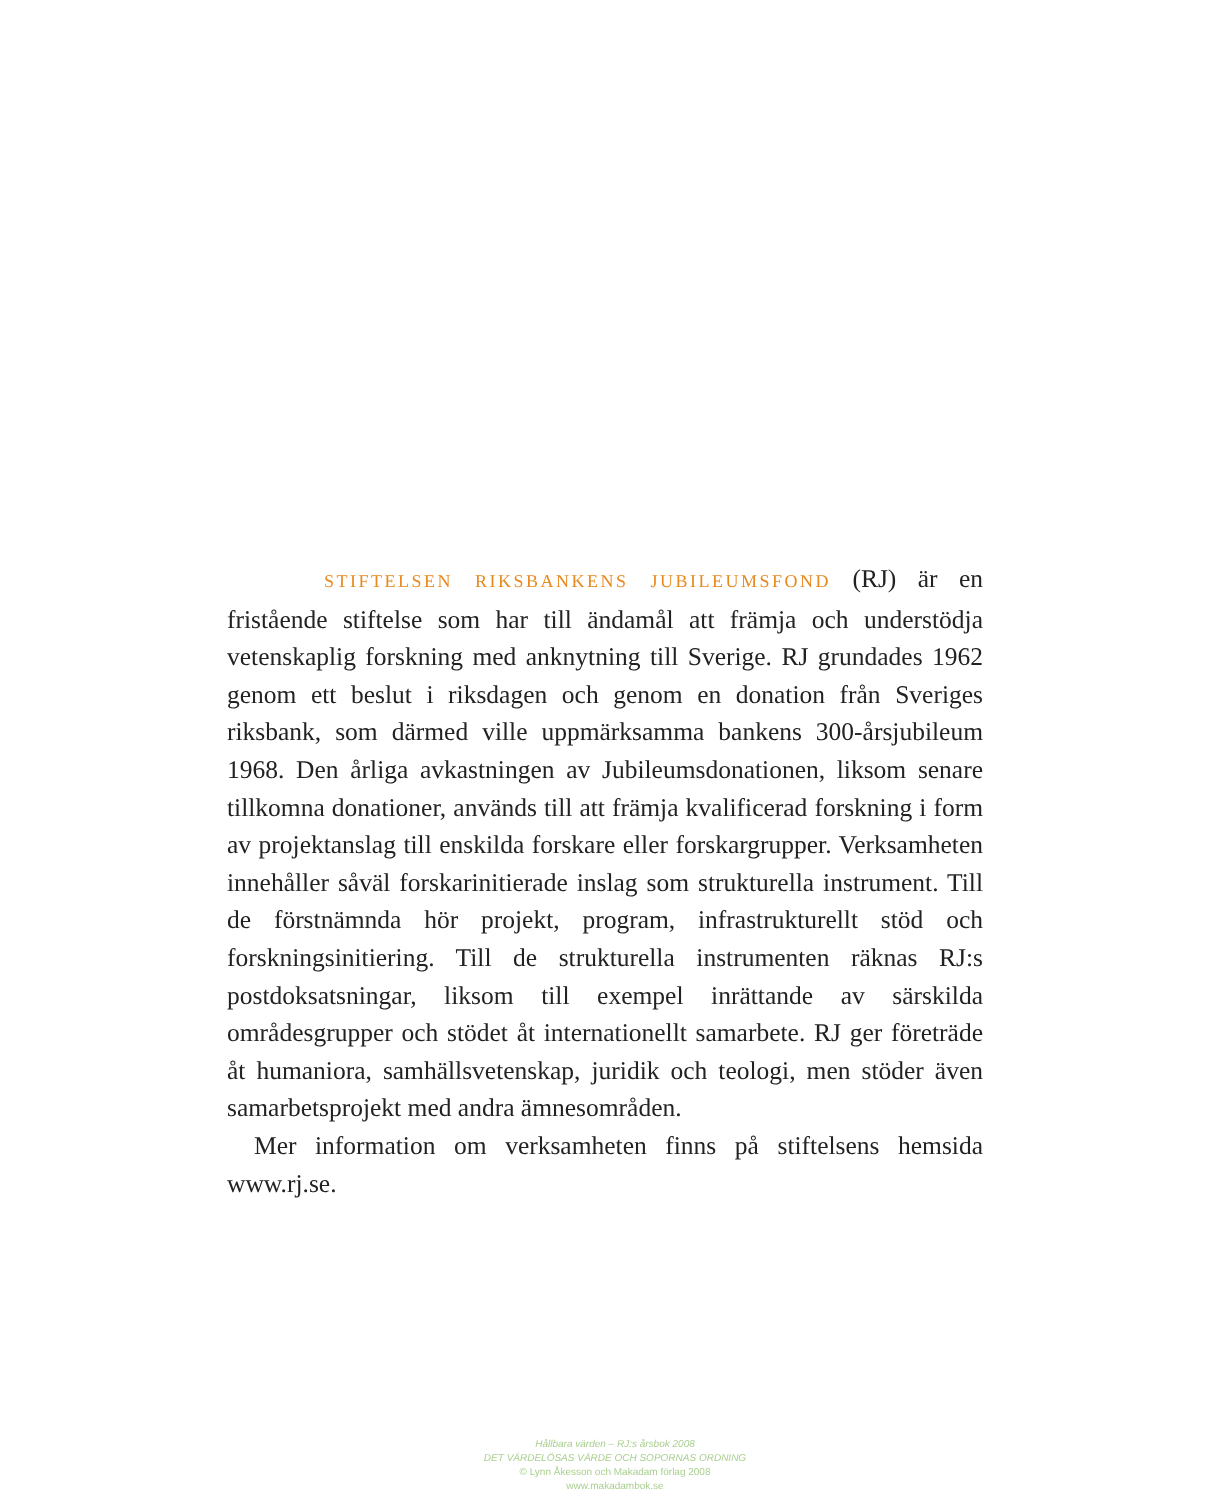STIFTELSEN RIKSBANKENS JUBILEUMSFOND (RJ) är en fristående stiftelse som har till ändamål att främja och understödja vetenskaplig forskning med anknytning till Sverige. RJ grundades 1962 genom ett beslut i riksdagen och genom en donation från Sveriges riksbank, som därmed ville uppmärksamma bankens 300-årsjubileum 1968. Den årliga avkastningen av Jubileumsdonationen, liksom senare tillkomna donationer, används till att främja kvalificerad forskning i form av projektanslag till enskilda forskare eller forskargrupper. Verksamheten innehåller såväl forskarinitierade inslag som strukturella instrument. Till de förstnämnda hör projekt, program, infrastrukturellt stöd och forskningsinitiering. Till de strukturella instrumenten räknas RJ:s postdoksatsningar, liksom till exempel inrättande av särskilda områdesgrupper och stödet åt internationellt samarbete. RJ ger företräde åt humaniora, samhällsvetenskap, juridik och teologi, men stöder även samarbetsprojekt med andra ämnesområden.
Mer information om verksamheten finns på stiftelsens hemsida www.rj.se.
Hållbara värden – RJ:s årsbok 2008
DET VÄRDELÖSAS VÄRDE OCH SOPORNAS ORDNING
© Lynn Åkesson och Makadam förlag 2008
www.makadambok.se